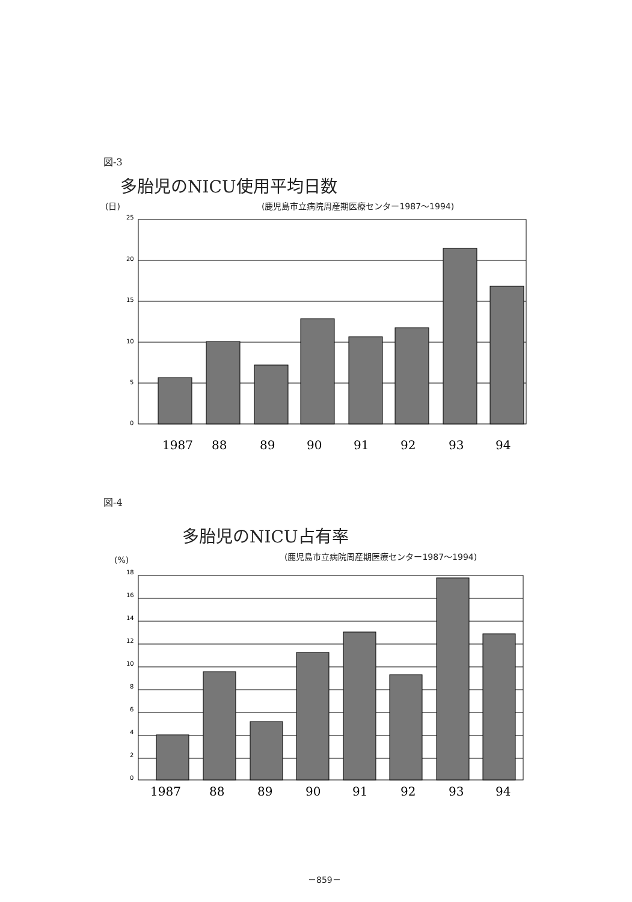図-3
多胎児のNICU使用平均日数
(日)
(鹿児島市立病院周産期医療センター1987～1994)
25
20
15
10
5
0
1987
88
89
90
91
92
93
94
図-4
多胎児のNICU占有率
(%)
(鹿児島市立病院周産期医療センター1987～1994)
18
16
14
12
10
8
6
4
2
0
1987
88
89
90
91
92
93
94
－859－